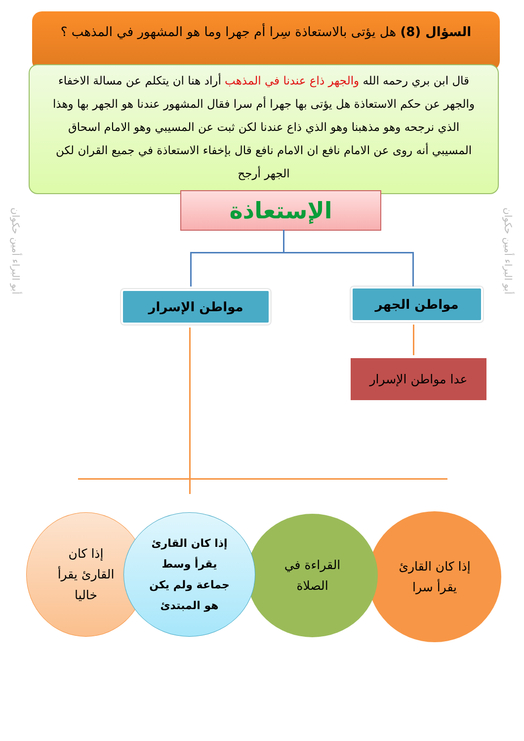السؤال (8) هل يؤتى بالاستعاذة سِرا أم جهرا وما هو المشهور في المذهب ؟
قال ابن بري رحمه الله والجهر ذاع عندنا في المذهب أراد هنا ان يتكلم عن مسالة الاخفاء والجهر عن حكم الاستعاذة هل يؤتى بها جهرا أم سرا فقال المشهور عندنا هو الجهر بها وهذا الذي نرجحه وهو مذهبنا وهو الذي ذاع عندنا لكن ثبت عن المسيبي وهو الامام اسحاق المسيبي أنه روى عن الامام نافع ان الامام نافع قال بإخفاء الاستعاذة في جميع القران لكن الجهر أرجح
الإستعاذة
مواطن الجهر
مواطن الإسرار
عدا مواطن الإسرار
أبو البراء أمين حكوان
أبو البراء أمين حكوان
إذا كان القارئ
يقرأ سرا
القراءة في
الصلاة
إذا كان القارئ
يقرأ وسط
جماعة ولم يكن
هو المبتدئ
إذا كان
القارئ يقرأ
خاليا